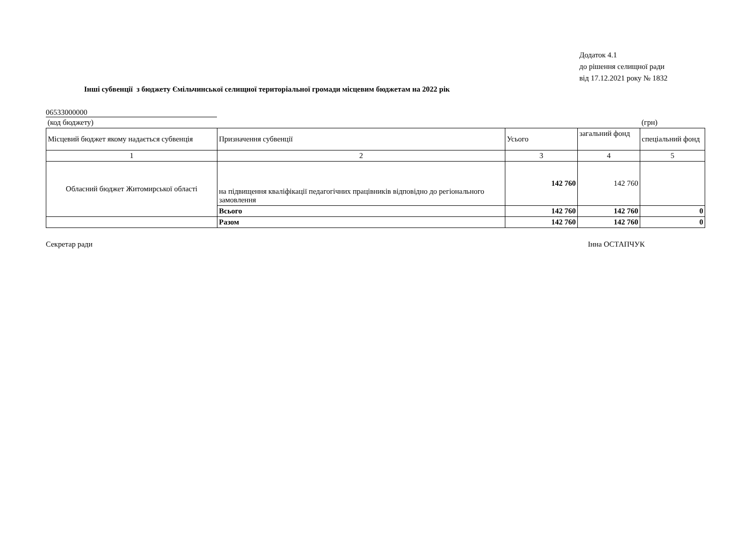Додаток 4.1
до рішення селищної ради
від 17.12.2021 року № 1832
Інші субвенції з бюджету Ємільчинської селищної територіальної громади місцевим бюджетам на 2022 рік
06533000000
| (код бюджету) | | | | (грн) |
| Місцевий бюджет якому надається субвенція | Призначення субвенції | Усього | загальний фонд | спеціальний фонд |
| 1 | 2 | 3 | 4 | 5 |
| Обласний бюджет Житомирської області | на підвищення кваліфікації педагогічних працівників відповідно до регіонального замовлення | 142 760 | 142 760 | |
| | Всього | 142 760 | 142 760 | 0 |
| | Разом | 142 760 | 142 760 | 0 |
Секретар ради Інна ОСТАПЧУК